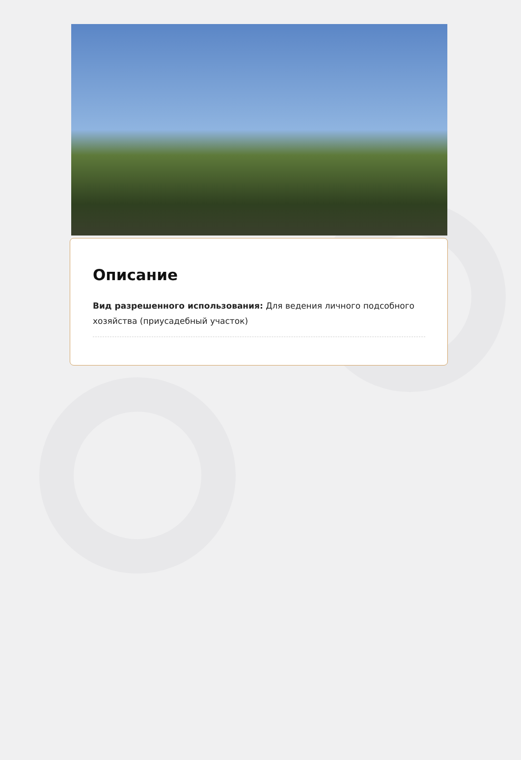Описание
Вид разрешенного использования: Для ведения личного подсобного хозяйства (приусадебный участок)